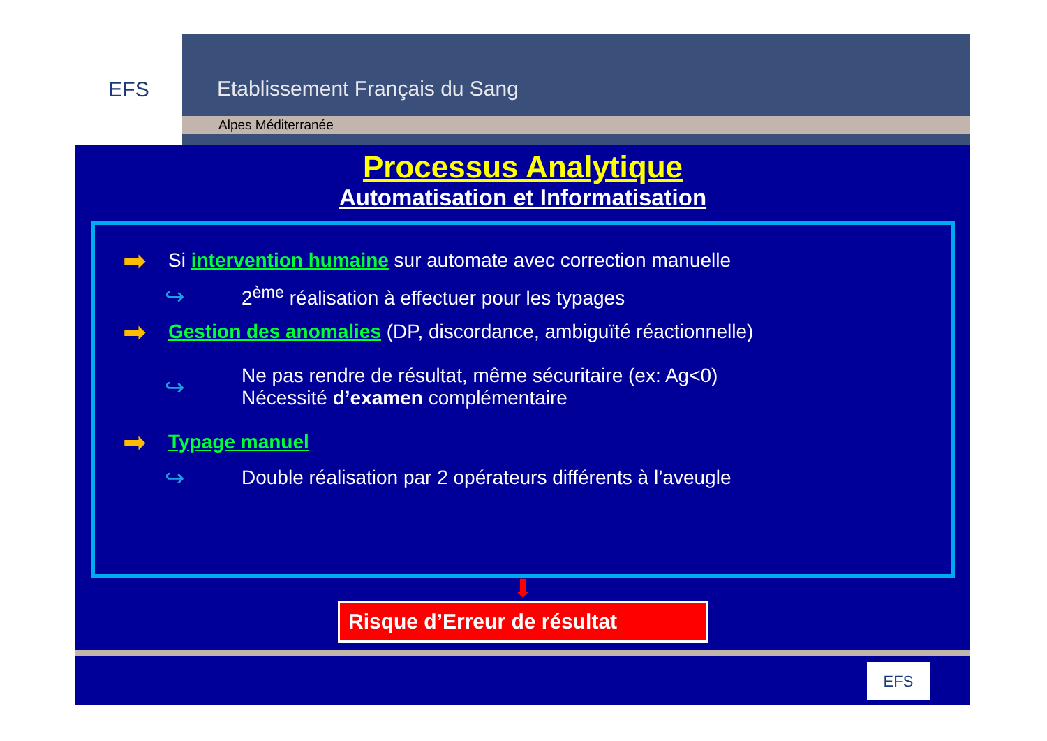EFS
Etablissement Français du Sang
Alpes Méditerranée
Processus Analytique
Automatisation et Informatisation
➡ Si intervention humaine sur automate avec correction manuelle
↪ 2<sup>ème</sup> réalisation à effectuer pour les typages
➡ Gestion des anomalies (DP, discordance, ambiguïté réactionnelle)
↪ Ne pas rendre de résultat, même sécuritaire (ex: Ag<0)
Nécessité d’examen complémentaire
➡ Typage manuel
↪ Double réalisation par 2 opérateurs différents à l’aveugle
⬇
Risque d’Erreur de résultat
EFS